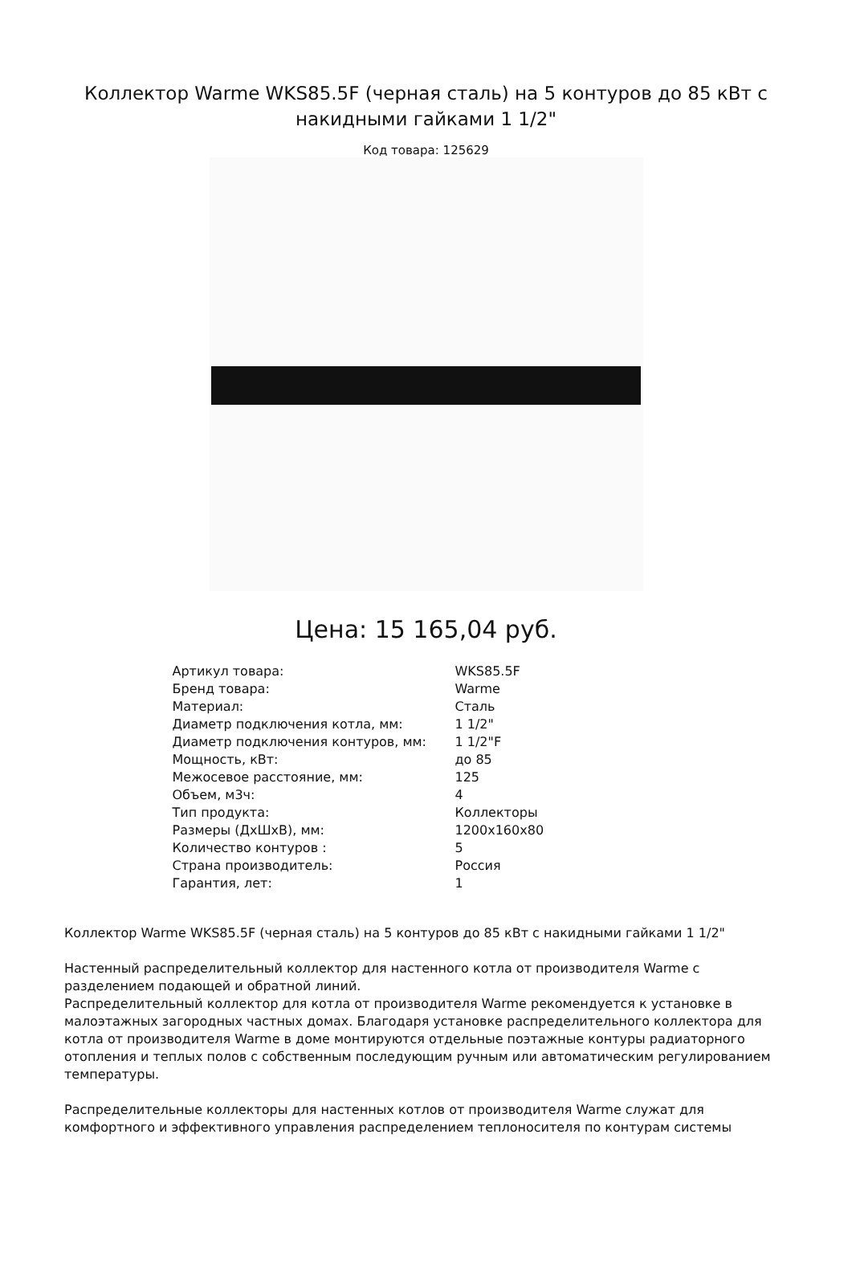Коллектор Warme WKS85.5F (черная сталь) на 5 контуров до 85 кВт с накидными гайками 1 1/2"
Код товара: 125629
Цена: 15 165,04 руб.
| Артикул товара: | WKS85.5F |
| Бренд товара: | Warme |
| Материал: | Сталь |
| Диаметр подключения котла, мм: | 1 1/2" |
| Диаметр подключения контуров, мм: | 1 1/2"F |
| Мощность, кВт: | до 85 |
| Межосевое расстояние, мм: | 125 |
| Объем, м3ч: | 4 |
| Тип продукта: | Коллекторы |
| Размеры (ДхШхВ), мм: | 1200x160x80 |
| Количество контуров : | 5 |
| Страна производитель: | Россия |
| Гарантия, лет: | 1 |
Коллектор Warme WKS85.5F (черная сталь) на 5 контуров до 85 кВт с накидными гайками 1 1/2"
Настенный распределительный коллектор для настенного котла от производителя Warme с разделением подающей и обратной линий.
Распределительный коллектор для котла от производителя Warme рекомендуется к установке в малоэтажных загородных частных домах. Благодаря установке распределительного коллектора для котла от производителя Warme в доме монтируются отдельные поэтажные контуры радиаторного отопления и теплых полов с собственным последующим ручным или автоматическим регулированием температуры.
Распределительные коллекторы для настенных котлов от производителя Warme служат для комфортного и эффективного управления распределением теплоносителя по контурам системы